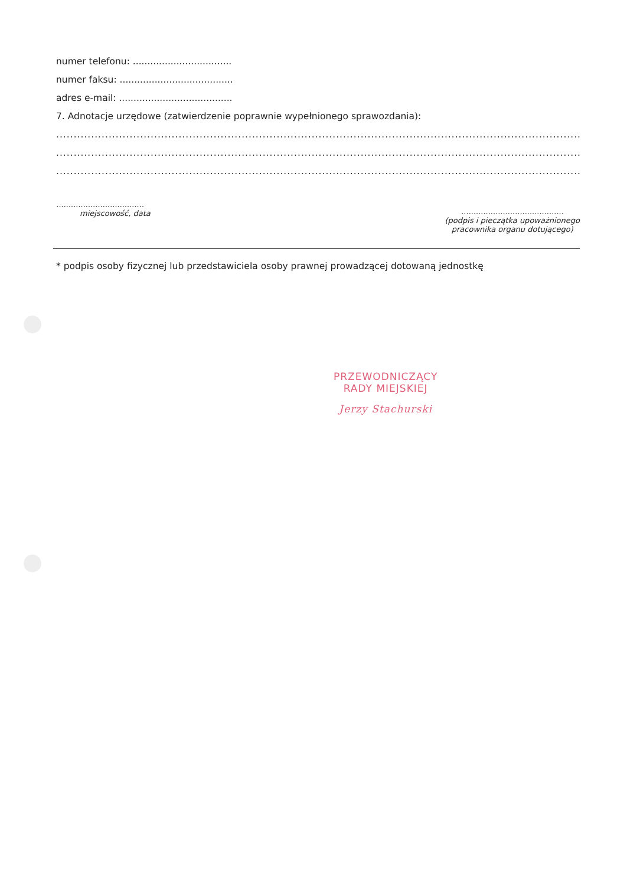numer telefonu: ..................................
numer faksu: .......................................
adres e-mail: .......................................
7. Adnotacje urzędowe (zatwierdzenie poprawnie wypełnionego sprawozdania):
..............................................................................................................................................................
..............................................................................................................................................................
..............................................................................................................................................................
....................................
miejscowość, data
..........................................
(podpis i pieczątka upoważnionego
pracownika organu dotującego)
* podpis osoby fizycznej lub przedstawiciela osoby prawnej prowadzącej dotowaną jednostkę
PRZEWODNICZĄCY
RADY MIEJSKIEJ
Jerzy Stachurski